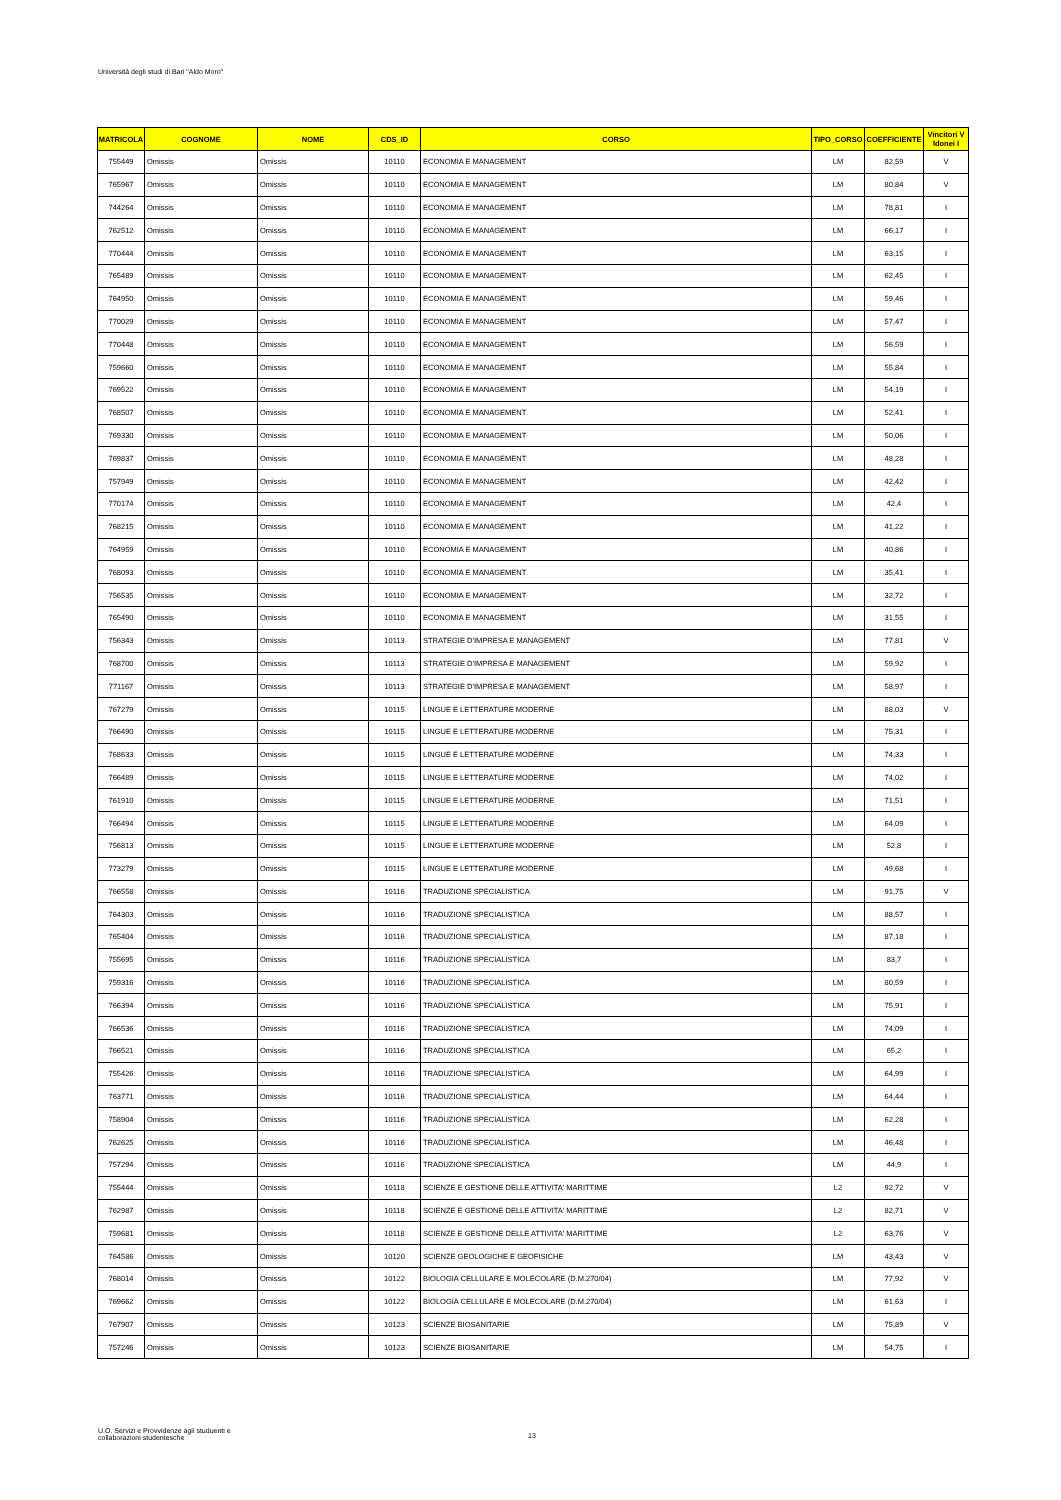Università degli studi di Bari "Aldo Moro"
| MATRICOLA | COGNOME | NOME | CDS_ID | CORSO | TIPO_CORSO | COEFFICIENTE | Vincitori V Idonei I |
| --- | --- | --- | --- | --- | --- | --- | --- |
| 755449 | Omissis | Omissis | 10110 | ECONOMIA E MANAGEMENT | LM | 82,59 | V |
| 765967 | Omissis | Omissis | 10110 | ECONOMIA E MANAGEMENT | LM | 80,84 | V |
| 744264 | Omissis | Omissis | 10110 | ECONOMIA E MANAGEMENT | LM | 78,81 | I |
| 762512 | Omissis | Omissis | 10110 | ECONOMIA E MANAGEMENT | LM | 66,17 | I |
| 770444 | Omissis | Omissis | 10110 | ECONOMIA E MANAGEMENT | LM | 63,15 | I |
| 765489 | Omissis | Omissis | 10110 | ECONOMIA E MANAGEMENT | LM | 62,45 | I |
| 764950 | Omissis | Omissis | 10110 | ECONOMIA E MANAGEMENT | LM | 59,46 | I |
| 770029 | Omissis | Omissis | 10110 | ECONOMIA E MANAGEMENT | LM | 57,47 | I |
| 770448 | Omissis | Omissis | 10110 | ECONOMIA E MANAGEMENT | LM | 56,59 | I |
| 759660 | Omissis | Omissis | 10110 | ECONOMIA E MANAGEMENT | LM | 55,84 | I |
| 769522 | Omissis | Omissis | 10110 | ECONOMIA E MANAGEMENT | LM | 54,19 | I |
| 768507 | Omissis | Omissis | 10110 | ECONOMIA E MANAGEMENT | LM | 52,41 | I |
| 769330 | Omissis | Omissis | 10110 | ECONOMIA E MANAGEMENT | LM | 50,06 | I |
| 769837 | Omissis | Omissis | 10110 | ECONOMIA E MANAGEMENT | LM | 48,28 | I |
| 757949 | Omissis | Omissis | 10110 | ECONOMIA E MANAGEMENT | LM | 42,42 | I |
| 770174 | Omissis | Omissis | 10110 | ECONOMIA E MANAGEMENT | LM | 42,4 | I |
| 768215 | Omissis | Omissis | 10110 | ECONOMIA E MANAGEMENT | LM | 41,22 | I |
| 764959 | Omissis | Omissis | 10110 | ECONOMIA E MANAGEMENT | LM | 40,86 | I |
| 768093 | Omissis | Omissis | 10110 | ECONOMIA E MANAGEMENT | LM | 35,41 | I |
| 756535 | Omissis | Omissis | 10110 | ECONOMIA E MANAGEMENT | LM | 32,72 | I |
| 765490 | Omissis | Omissis | 10110 | ECONOMIA E MANAGEMENT | LM | 31,55 | I |
| 756343 | Omissis | Omissis | 10113 | STRATEGIE D'IMPRESA E MANAGEMENT | LM | 77,81 | V |
| 768700 | Omissis | Omissis | 10113 | STRATEGIE D'IMPRESA E MANAGEMENT | LM | 59,92 | I |
| 771167 | Omissis | Omissis | 10113 | STRATEGIE D'IMPRESA E MANAGEMENT | LM | 58,97 | I |
| 767279 | Omissis | Omissis | 10115 | LINGUE E LETTERATURE MODERNE | LM | 88,03 | V |
| 766490 | Omissis | Omissis | 10115 | LINGUE E LETTERATURE MODERNE | LM | 75,31 | I |
| 768633 | Omissis | Omissis | 10115 | LINGUE E LETTERATURE MODERNE | LM | 74,33 | I |
| 766489 | Omissis | Omissis | 10115 | LINGUE E LETTERATURE MODERNE | LM | 74,02 | I |
| 761910 | Omissis | Omissis | 10115 | LINGUE E LETTERATURE MODERNE | LM | 71,51 | I |
| 766494 | Omissis | Omissis | 10115 | LINGUE E LETTERATURE MODERNE | LM | 64,09 | I |
| 756813 | Omissis | Omissis | 10115 | LINGUE E LETTERATURE MODERNE | LM | 52,8 | I |
| 773279 | Omissis | Omissis | 10115 | LINGUE E LETTERATURE MODERNE | LM | 49,68 | I |
| 766558 | Omissis | Omissis | 10116 | TRADUZIONE SPECIALISTICA | LM | 91,75 | V |
| 764303 | Omissis | Omissis | 10116 | TRADUZIONE SPECIALISTICA | LM | 88,57 | I |
| 765404 | Omissis | Omissis | 10116 | TRADUZIONE SPECIALISTICA | LM | 87,18 | I |
| 755695 | Omissis | Omissis | 10116 | TRADUZIONE SPECIALISTICA | LM | 83,7 | I |
| 759316 | Omissis | Omissis | 10116 | TRADUZIONE SPECIALISTICA | LM | 80,59 | I |
| 766394 | Omissis | Omissis | 10116 | TRADUZIONE SPECIALISTICA | LM | 75,91 | I |
| 766536 | Omissis | Omissis | 10116 | TRADUZIONE SPECIALISTICA | LM | 74,09 | I |
| 766521 | Omissis | Omissis | 10116 | TRADUZIONE SPECIALISTICA | LM | 65,2 | I |
| 755426 | Omissis | Omissis | 10116 | TRADUZIONE SPECIALISTICA | LM | 64,99 | I |
| 763771 | Omissis | Omissis | 10116 | TRADUZIONE SPECIALISTICA | LM | 64,44 | I |
| 758904 | Omissis | Omissis | 10116 | TRADUZIONE SPECIALISTICA | LM | 62,28 | I |
| 762625 | Omissis | Omissis | 10116 | TRADUZIONE SPECIALISTICA | LM | 46,48 | I |
| 757294 | Omissis | Omissis | 10116 | TRADUZIONE SPECIALISTICA | LM | 44,9 | I |
| 755444 | Omissis | Omissis | 10118 | SCIENZE E GESTIONE DELLE ATTIVITA' MARITTIME | L2 | 92,72 | V |
| 762987 | Omissis | Omissis | 10118 | SCIENZE E GESTIONE DELLE ATTIVITA' MARITTIME | L2 | 82,71 | V |
| 759681 | Omissis | Omissis | 10118 | SCIENZE E GESTIONE DELLE ATTIVITA' MARITTIME | L2 | 63,76 | V |
| 764586 | Omissis | Omissis | 10120 | SCIENZE GEOLOGICHE E GEOFISICHE | LM | 43,43 | V |
| 768014 | Omissis | Omissis | 10122 | BIOLOGIA CELLULARE E MOLECOLARE (D.M.270/04) | LM | 77,92 | V |
| 769662 | Omissis | Omissis | 10122 | BIOLOGIA CELLULARE E MOLECOLARE (D.M.270/04) | LM | 61,63 | I |
| 767907 | Omissis | Omissis | 10123 | SCIENZE BIOSANITARIE | LM | 75,89 | V |
| 757246 | Omissis | Omissis | 10123 | SCIENZE BIOSANITARIE | LM | 54,75 | I |
U.O. Servizi e Provvidenze agli studuenti e
collaborazioni studentesche
13